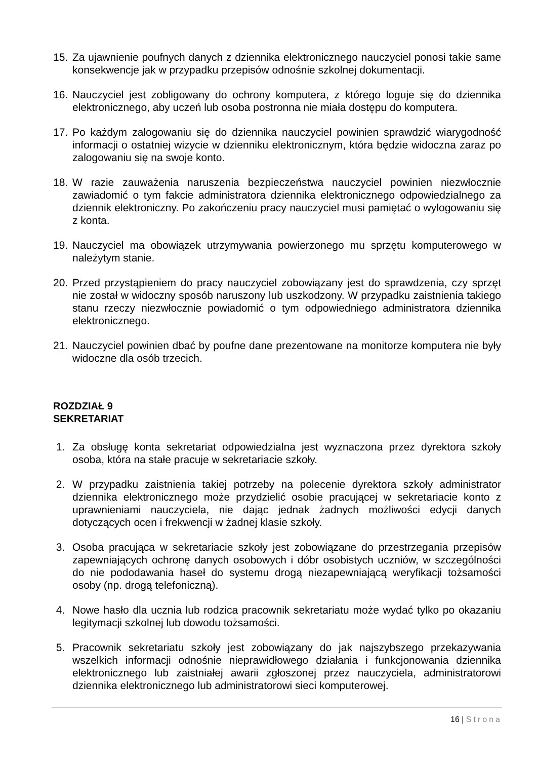15. Za ujawnienie poufnych danych z dziennika elektronicznego nauczyciel ponosi takie same konsekwencje jak w przypadku przepisów odnośnie szkolnej dokumentacji.
16. Nauczyciel jest zobligowany do ochrony komputera, z którego loguje się do dziennika elektronicznego, aby uczeń lub osoba postronna nie miała dostępu do komputera.
17. Po każdym zalogowaniu się do dziennika nauczyciel powinien sprawdzić wiarygodność informacji o ostatniej wizycie w dzienniku elektronicznym, która będzie widoczna zaraz po zalogowaniu się na swoje konto.
18. W razie zauważenia naruszenia bezpieczeństwa nauczyciel powinien niezwłocznie zawiadomić o tym fakcie administratora dziennika elektronicznego odpowiedzialnego za dziennik elektroniczny. Po zakończeniu pracy nauczyciel musi pamiętać o wylogowaniu się z konta.
19. Nauczyciel ma obowiązek utrzymywania powierzonego mu sprzętu komputerowego w należytym stanie.
20. Przed przystąpieniem do pracy nauczyciel zobowiązany jest do sprawdzenia, czy sprzęt nie został w widoczny sposób naruszony lub uszkodzony. W przypadku zaistnienia takiego stanu rzeczy niezwłocznie powiadomić o tym odpowiedniego administratora dziennika elektronicznego.
21. Nauczyciel powinien dbać by poufne dane prezentowane na monitorze komputera nie były widoczne dla osób trzecich.
ROZDZIAŁ 9
SEKRETARIAT
1. Za obsługę konta sekretariat odpowiedzialna jest wyznaczona przez dyrektora szkoły osoba, która na stałe pracuje w sekretariacie szkoły.
2. W przypadku zaistnienia takiej potrzeby na polecenie dyrektora szkoły administrator dziennika elektronicznego może przydzielić osobie pracującej w sekretariacie konto z uprawnieniami nauczyciela, nie dając jednak żadnych możliwości edycji danych dotyczących ocen i frekwencji w żadnej klasie szkoły.
3. Osoba pracująca w sekretariacie szkoły jest zobowiązane do przestrzegania przepisów zapewniających ochronę danych osobowych i dóbr osobistych uczniów, w szczególności do nie pododawania haseł do systemu drogą niezapewniającą weryfikacji tożsamości osoby (np. drogą telefoniczną).
4. Nowe hasło dla ucznia lub rodzica pracownik sekretariatu może wydać tylko po okazaniu legitymacji szkolnej lub dowodu tożsamości.
5. Pracownik sekretariatu szkoły jest zobowiązany do jak najszybszego przekazywania wszelkich informacji odnośnie nieprawidłowego działania i funkcjonowania dziennika elektronicznego lub zaistniałej awarii zgłoszonej przez nauczyciela, administratorowi dziennika elektronicznego lub administratorowi sieci komputerowej.
16 | Strona